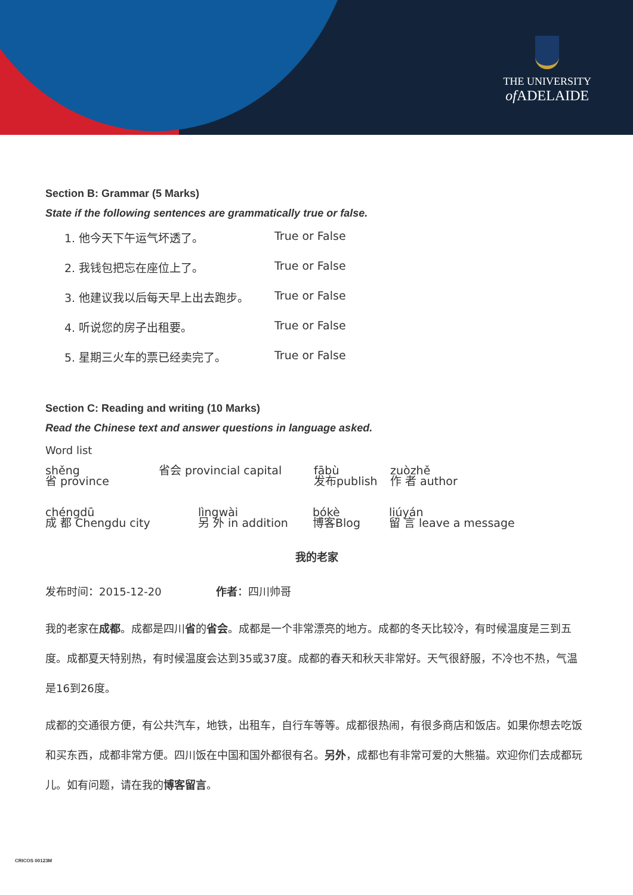THE UNIVERSITY
of ADELAIDE
Section B: Grammar (5 Marks)
State if the following sentences are grammatically true or false.
1. 他今天下午运气坏透了。 True or False
2. 我钱包把忘在座位上了。 True or False
3. 他建议我以后每天早上出去跑步。 True or False
4. 听说您的房子出租要。 True or False
5. 星期三火车的票已经卖完了。 True or False
Section C: Reading and writing (10 Marks)
Read the Chinese text and answer questions in language asked.
Word list
shěng
省 province
省会 provincial capital fābù
发布publish
zuòzhě
作 者 author
chéngdū
成 都 Chengdu city
lìngwài
另 外 in addition
bókè
博客Blog
liúyán
留 言 leave a message
我的老家
发布时间：2015-12-20 作者：四川帅哥
我的老家在成都。成都是四川省的省会。成都是一个非常漂亮的地方。成都的冬天比较冷，有时候温度是三到五度。成都夏天特别热，有时候温度会达到35或37度。成都的春天和秋天非常好。天气很舒服，不冷也不热，气温是16到26度。
成都的交通很方便，有公共汽车，地铁，出租车，自行车等等。成都很热闹，有很多商店和饭店。如果你想去吃饭和买东西，成都非常方便。四川饭在中国和国外都很有名。另外，成都也有非常可爱的大熊猫。欢迎你们去成都玩儿。如有问题，请在我的博客留言。
CRICOS 00123M